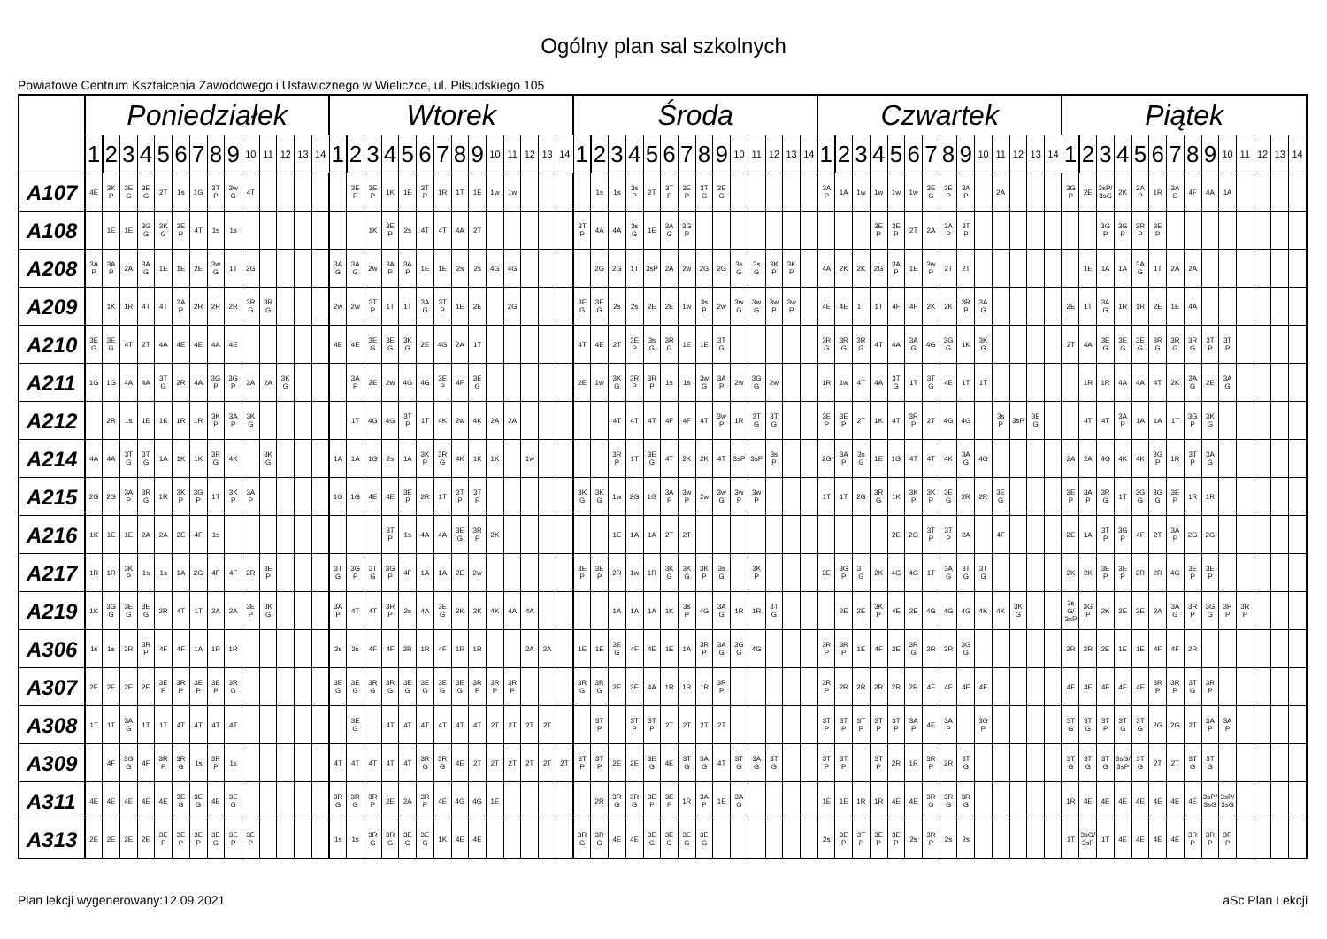Ogólny plan sal szkolnych
Powiatowe Centrum Kształcenia Zawodowego i Ustawicznego w Wieliczce, ul. Piłsudskiego 105
| | Poniedziałek | | | | | | | | | | | | | | Wtorek | | | | | | | | | | | | | | Środa | | | | | | | | | | | | | | Czwartek | | | | | | | | | | | | | | Piątek | | | | | | | | | | | | | |
| --- | --- | --- | --- | --- | --- | --- | --- | --- | --- | --- | --- | --- | --- | --- | --- | --- | --- | --- | --- | --- | --- | --- | --- | --- | --- | --- | --- | --- | --- | --- | --- | --- | --- | --- | --- | --- | --- | --- | --- | --- | --- | --- | --- | --- | --- | --- | --- | --- | --- | --- | --- | --- | --- | --- | --- | --- | --- | --- | --- | --- | --- | --- | --- | --- | --- | --- | --- | --- | --- | --- |
| | 1 | 2 | 3 | 4 | 5 | 6 | 7 | 8 | 9 | 10 | 11 | 12 | 13 | 14 | 1 | 2 | 3 | 4 | 5 | 6 | 7 | 8 | 9 | 10 | 11 | 12 | 13 | 14 | 1 | 2 | 3 | 4 | 5 | 6 | 7 | 8 | 9 | 10 | 11 | 12 | 13 | 14 | 1 | 2 | 3 | 4 | 5 | 6 | 7 | 8 | 9 | 10 | 11 | 12 | 13 | 14 | 1 | 2 | 3 | 4 | 5 | 6 | 7 | 8 | 9 | 10 | 11 | 12 | 13 | 14 |
| A107 | 4E | 3K P | 3E G | 3E G | 2T | 1s | 1G | 3T P | 3w G | 4T | | | | | | 3E P | 3E P | 1K | 1E | 3T P | 1R | 1T | 1E | 1w | 1w | | | | | 1s | 1s | 3s P | 2T | 3T P | 3E P | 3T G | 3E G | | | | | | 3A P | 1A | 1w | 1w | 1w | 1w | 3E G | 3E P | 3A P | | 2A | | | | 3G P | 2E | 3sP/ 3sG | 2K | 3A P | 1R | 3A G | 4F | 4A | 1A | | | | |
| A108 | | 1E | 1E | 3G G | 3K G | 3E P | 4T | 1s | 1s | | | | | | | | 1K | 3E P | 2s | 4T | 4T | 4A | 2T | | | | | | 3T P | 4A | 4A | 3s G | 1E | 3A G | 3G P | | | | | | | | | | | 3E P | 3E P | 2T | 2A | 3A P | 3T P | | | | | | | | 3G P | 3G P | 3R P | 3E P | | | | | | | | |
| A208 | 3A P | 3A P | 2A | 3A G | 1E | 1E | 2E | 3w G | 1T | 2G | | | | | 3A G | 3A G | 2w | 3A P | 3A P | 1E | 1E | 2s | 2s | 4G | 4G | | | | | 2G | 2G | 1T | 3sP | 2A | 2w | 2G | 2G | 3s G | 3s G | 3K P | 3K P | | 4A | 2K | 2K | 2G | 3A P | 1E | 3w P | 2T | 2T | | | | | | | 1E | 1A | 1A | 3A G | 1T | 2A | 2A | | | | | | |
| A209 | | 1K | 1R | 4T | 4T | 3A P | 2R | 2R | 2R | 3R G | 3R G | | | | 2w | 2w | 3T P | 1T | 1T | 3A G | 3T P | 1E | 2E | | 2G | | | | 3E G | 3E G | 2s | 2s | 2E | 2E | 1w | 3s P | 2w | 3w G | 3w G | 3w P | 3w P | | 4E | 4E | 1T | 1T | 4F | 4F | 2K | 2K | 3R P | 3A G | | | | | 2E | 1T | 3A G | 1R | 1R | 2E | 1E | 4A | | | | | | |
| A210 | 3E G | 3E G | 4T | 2T | 4A | 4E | 4E | 4A | 4E | | | | | | 4E | 4E | 3E G | 3E G | 3K G | 2E | 4G | 2A | 1T | | | | | | 4T | 4E | 2T | 3E P | 3s G | 3R G | 1E | 1E | 3T G | | | | | | 3R G | 3R G | 3R G | 4T | 4A | 3A G | 4G | 3G G | 1K | 3K G | | | | | 2T | 4A | 3E G | 3E G | 3E G | 3R G | 3R G | 3R G | 3T P | 3T P | | | | |
| A211 | 1G | 1G | 4A | 4A | 3T G | 2R | 4A | 3G P | 3G P | 2A | 2A | 3K G | | | | 3A P | 2E | 2w | 4G | 4G | 3E P | 4F | 3E G | | | | | | 2E | 1w | 3K G | 3R P | 3R P | 1s | 1s | 3w G | 3A P | 2w | 3G G | 2w | | | 1R | 1w | 4T | 4A | 3T G | 1T | 3T G | 4E | 1T | 1T | | | | | | 1R | 1R | 4A | 4A | 4T | 2K | 3A G | 2E | 3A G | | | | |
| A212 | | 2R | 1s | 1E | 1K | 1R | 1R | 3K P | 3A P | 3K G | | | | | | 1T | 4G | 4G | 3T P | 1T | 4K | 2w | 4K | 2A | 2A | | | | | | 4T | 4T | 4T | 4F | 4F | 4T | 3w P | 1R | 3T G | 3T G | | | 3E P | 3E P | 2T | 1K | 4T | 3R P | 2T | 4G | 4G | | 3s P | 3sP | 3E G | | | 4T | 4T | 3A P | 1A | 1A | 1T | 3G P | 3K G | | | | | |
| A214 | 4A | 4A | 3T G | 3T G | 1A | 1K | 1K | 3R G | 4K | | 3K G | | | | 1A | 1A | 1G | 2s | 1A | 3K P | 3R G | 4K | 1K | 1K | | 1w | | | | | 3R P | 1T | 3E G | 4T | 2K | 2K | 4T | 3sP | 3sP | 3s P | | | 2G | 3A P | 3s G | 1E | 1G | 4T | 4T | 4K | 3A G | 4G | | | | | 2A | 2A | 4G | 4K | 4K | 3G P | 1R | 3T P | 3A G | | | | | |
| A215 | 2G | 2G | 3A P | 3R G | 1R | 3K P | 3G P | 1T | 3K P | 3A P | | | | | 1G | 1G | 4E | 4E | 3E P | 2R | 1T | 3T P | 3T P | | | | | | 3K G | 3K G | 1w | 2G | 1G | 3A P | 3w P | 2w | 3w G | 3w P | 3w P | | | | 1T | 1T | 2G | 3R G | 1K | 3K P | 3K P | 3E G | 2R | 2R | 3E G | | | | 3E P | 3A P | 3R G | 1T | 3G G | 3G G | 3E P | 1R | 1R | | | | | |
| A216 | 1K | 1E | 1E | 2A | 2A | 2E | 4F | 1s | | | | | | | | | | 3T P | 1s | 4A | 4A | 3E G | 3R P | 2K | | | | | | | 1E | 1A | 1A | 2T | 2T | | | | | | | | | | | | 2E | 2G | 3T P | 3T P | 2A | | 4F | | | | 2E | 1A | 3T P | 3G P | 4F | 2T | 3A P | 2G | 2G | | | | | |
| A217 | 1R | 1R | 3K P | 1s | 1s | 1A | 2G | 4F | 4F | 2R | 3E P | | | | 3T G | 3G P | 3T G | 3G P | 4F | 1A | 1A | 2E | 2w | | | | | | 3E P | 3E P | 2R | 1w | 1R | 3K G | 3K G | 3K P | 3s G | | 3K P | | | | 2E | 3G P | 3T G | 2K | 4G | 4G | 1T | 3A G | 3T G | 3T G | | | | | 2K | 2K | 3E P | 3E P | 2R | 2R | 4G | 3E P | 3E P | | | | | |
| A219 | 1K | 3G G | 3E G | 3E G | 2R | 4T | 1T | 2A | 2A | 3E P | 3K G | | | | 3A P | 4T | 4T | 3R P | 2s | 4A | 3E G | 2K | 2K | 4K | 4A | 4A | | | | | 1A | 1A | 1A | 1K | 3s P | 4G | 3A G | 1R | 1R | 3T G | | | | 2E | 2E | 3K P | 4E | 2E | 4G | 4G | 4G | 4K | 4K | 3K G | | | 3s G/ 3sP | 3G P | 2K | 2E | 2E | 2A | 3A G | 3R P | 3G G | 3R P | 3R P | | | |
| A306 | 1s | 1s | 2R | 3R P | 4F | 4F | 1A | 1R | 1R | | | | | | 2s | 2s | 4F | 4F | 2R | 1R | 4F | 1R | 1R | | | 2A | 2A | | 1E | 1E | 3E G | 4F | 4E | 1E | 1A | 3R P | 3A G | 3G G | 4G | | | | 3R P | 3R P | 1E | 4F | 2E | 3R G | 2R | 2R | 3G G | | | | | | 2R | 2R | 2E | 1E | 1E | 4F | 4F | 2R | | | | | | |
| A307 | 2E | 2E | 2E | 2E | 3E P | 3R P | 3E P | 3E P | 3R G | | | | | | 3E G | 3E G | 3R G | 3R G | 3E G | 3E G | 3E G | 3E G | 3R P | 3R P | 3R P | | | | 3R G | 3R G | 2E | 2E | 4A | 1R | 1R | 1R | 3R P | | | | | | 3R P | 2R | 2R | 2R | 2R | 2R | 4F | 4F | 4F | 4F | | | | | 4F | 4F | 4F | 4F | 4F | 3R P | 3R P | 3T G | 3R P | | | | | |
| A308 | 1T | 1T | 3A G | 1T | 1T | 4T | 4T | 4T | 4T | | | | | | | 3E G | | 4T | 4T | 4T | 4T | 4T | 4T | 2T | 2T | 2T | 2T | | | 3T P | | 3T P | 3T P | 2T | 2T | 2T | 2T | | | | | | 3T P | 3T P | 3T P | 3T P | 3T P | 3A P | 4E | 3A P | | 3G P | | | | | 3T G | 3T G | 3T P | 3T G | 3T G | 2G | 2G | 2T | 3A P | 3A P | | | | |
| A309 | | 4F | 3G G | 4F | 3R P | 3R G | 1s | 3R P | 1s | | | | | | 4T | 4T | 4T | 4T | 4T | 3R G | 3R G | 4E | 2T | 2T | 2T | 2T | 2T | 2T | 3T P | 3T P | 2E | 2E | 3E G | 4E | 3T G | 3A G | 4T | 3T G | 3A G | 3T G | | | 3T P | 3T P | | 3T P | 2R | 1R | 3R P | 2R | 3T G | | | | | | 3T G | 3T G | 3T G | 3sG/ 3sP | 3T G | 2T | 2T | 3T G | 3T G | | | | | |
| A311 | 4E | 4E | 4E | 4E | 4E | 3E G | 3E G | 4E | 3E G | | | | | | 3R G | 3R G | 3R P | 2E | 2A | 3R P | 4E | 4G | 4G | 1E | | | | | | 2R | 3R G | 3R G | 3E P | 3E P | 1R | 3A P | 1E | 3A G | | | | | 1E | 1E | 1R | 1R | 4E | 4E | 3R G | 3R G | 3R G | | | | | | 1R | 4E | 4E | 4E | 4E | 4E | 4E | 4E | 3sP/ 3sG | 3sP/ 3sG | | | | |
| A313 | 2E | 2E | 2E | 2E | 3E P | 3E P | 3E P | 3E G | 3E P | 3E P | | | | | 1s | 1s | 3R G | 3R G | 3E G | 3E G | 1K | 4E | 4E | | | | | | 3R G | 3R G | 4E | 4E | 3E G | 3E G | 3E G | 3E G | | | | | | | 2s | 3E P | 3T P | 3E P | 3E P | 2s | 3R P | 2s | 2s | | | | | | 1T | 3sG/ 3sP | 1T | 4E | 4E | 4E | 4E | 3R P | 3R P | 3R P | | | | |
Plan lekcji wygenerowany:12.09.2021 aSc Plan Lekcji